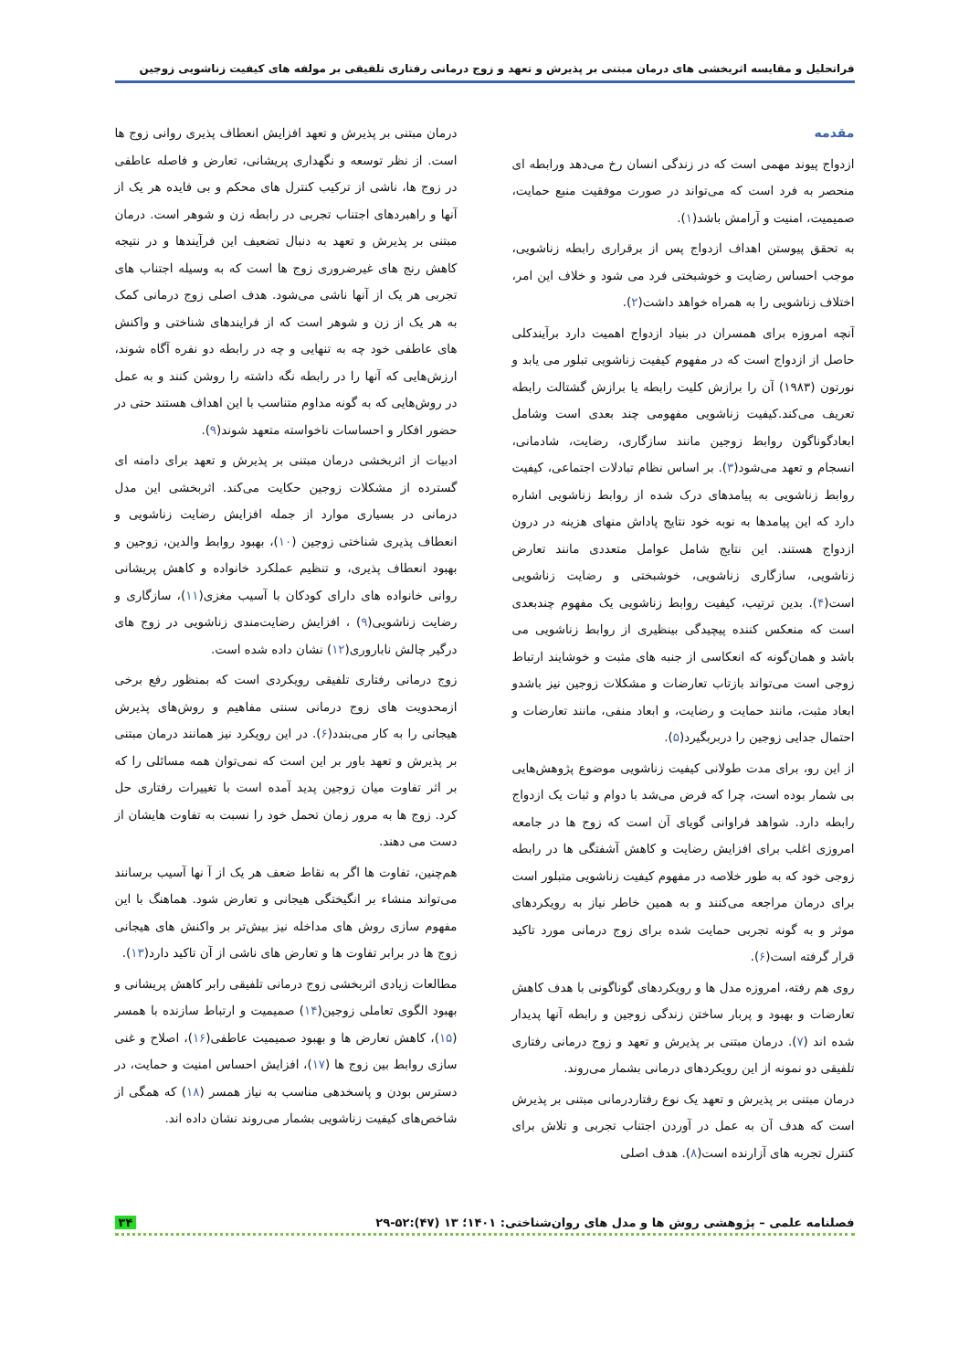فراتحلیل و مقایسه اثربخشی های درمان مبتنی بر پذیرش و تعهد و زوج درمانی رفتاری تلفیقی بر مولفه های کیفیت زناشویی زوجین
مقدمه
ازدواج پیوند مهمی است که در زندگی انسان رخ می‌دهد ورابطه ای منحصر به فرد است که می‌تواند در صورت موفقیت منبع حمایت، صمیمیت، امنیت و آرامش باشد(۱).
به تحقق پیوستن اهداف ازدواج پس از برقراری رابطه زناشویی، موجب احساس رضایت و خوشبختی فرد می شود و خلاف این امر، اختلاف زناشویی را به همراه خواهد داشت(۲).
آنچه امروزه برای همسران در بنیاد ازدواج اهمیت دارد برآیندکلی حاصل از ازدواج است که در مفهوم کیفیت زناشویی تبلور می یابد و نورتون (۱۹۸۳) آن را برازش کلیت رابطه یا برازش گشتالت رابطه تعریف می‌کند.کیفیت زناشویی مفهومی چند بعدی است وشامل ابعادگوناگون روابط زوجین مانند سازگاری، رضایت، شادمانی، انسجام و تعهد می‌شود(۳). بر اساس نظام تبادلات اجتماعی، کیفیت روابط زناشویی به پیامدهای درک شده از روابط زناشویی اشاره دارد که این پیامدها به نوبه خود نتایج پاداش منهای هزینه در درون ازدواج هستند. این نتایج شامل عوامل متعددی مانند تعارض زناشویی، سازگاری زناشویی، خوشبختی و رضایت زناشویی است(۴). بدین ترتیب، کیفیت روابط زناشویی یک مفهوم چندبعدی است که منعکس کننده پیچیدگی بینظیری از روابط زناشویی می باشد و همان‌گونه که انعکاسی از جنبه های مثبت و خوشایند ارتباط زوجی است می‌تواند بازتاب تعارضات و مشکلات زوجین نیز باشدو ابعاد مثبت، مانند حمایت و رضایت، و ابعاد منفی، مانند تعارضات و احتمال جدایی زوجین را دربربگیرد(۵).
از این رو، برای مدت طولانی کیفیت زناشویی موضوع پژوهش‌هایی بی شمار بوده است، چرا که فرض می‌شد با دوام و ثبات یک ازدواج رابطه دارد. شواهد فراوانی گویای آن است که زوج ها در جامعه امروزی اغلب برای افزایش رضایت و کاهش آشفتگی ها در رابطه زوجی خود که به طور خلاصه در مفهوم کیفیت زناشویی متبلور است برای درمان مراجعه می‌کنند و به همین خاطر نیاز به رویکردهای موثر و به گونه تجربی حمایت شده برای زوج درمانی مورد تاکید قرار گرفته است(۶).
روی هم رفته، امروزه مدل ها و رویکردهای گوناگونی با هدف کاهش تعارضات و بهبود و پربار ساختن زندگی زوجین و رابطه آنها پدیدار شده اند (۷). درمان مبتنی بر پذیرش و تعهد و زوج درمانی رفتاری تلفیقی دو نمونه از این رویکردهای درمانی بشمار می‌روند.
درمان مبتنی بر پذیرش و تعهد یک نوع رفتاردرمانی مبتنی بر پذیرش است که هدف آن به عمل در آوردن اجتناب تجربی و تلاش برای کنترل تجربه های آزارنده است(۸). هدف اصلی
درمان مبتنی بر پذیرش و تعهد افزایش انعطاف پذیری روانی زوج ها است. از نظر توسعه و نگهداری پریشانی، تعارض و فاصله عاطفی در زوج ها، ناشی از ترکیب کنترل های محکم و بی فایده هر یک از آنها و راهبردهای اجتناب تجربی در رابطه زن و شوهر است. درمان مبتنی بر پذیرش و تعهد به دنبال تضعیف این فرآیندها و در نتیجه کاهش رنج های غیرضروری زوج ها است که به وسیله اجتناب های تجربی هر یک از آنها ناشی می‌شود. هدف اصلی زوج درمانی کمک به هر یک از زن و شوهر است که از فرایندهای شناختی و واکنش های عاطفی خود چه به تنهایی و چه در رابطه دو نفره آگاه شوند، ارزش‌هایی که آنها را در رابطه نگه داشته را روشن کنند و به عمل در روش‌هایی که به گونه مداوم متناسب با این اهداف هستند حتی در حضور افکار و احساسات ناخواسته متعهد شوند(۹).
ادبیات از اثربخشی درمان مبتنی بر پذیرش و تعهد برای دامنه ای گسترده از مشکلات زوجین حکایت می‌کند. اثربخشی این مدل درمانی در بسیاری موارد از جمله افزایش رضایت زناشویی و انعطاف پذیری شناختی زوجین (۱۰)، بهبود روابط والدین، زوجین و بهبود انعطاف پذیری، و تنظیم عملکرد خانواده و کاهش پریشانی روانی خانواده های دارای کودکان با آسیب مغزی(۱۱)، سازگاری و رضایت زناشویی(۹) ، افزایش رضایت‌مندی زناشویی در زوج های درگیر چالش ناباروری(۱۲) نشان داده شده است.
زوج درمانی رفتاری تلفیقی رویکردی است که بمنظور رفع برخی ازمحدویت های زوج درمانی سنتی مفاهیم و روش‌های پذیرش هیجانی را به کار می‌بندد(۶). در این رویکرد نیز همانند درمان مبتنی بر پذیرش و تعهد باور بر این است که نمی‌توان همه مسائلی را که بر اثر تفاوت میان زوجین پدید آمده است با تغییرات رفتاری حل کرد. زوج ها به مرور زمان تحمل خود را نسبت به تفاوت هایشان از دست می دهند.
هم‌چنین، تفاوت ها اگر به نقاط ضعف هر یک از آ نها آسیب برسانند می‌تواند منشاء بر انگیختگی هیجانی و تعارض شود. هماهنگ با این مفهوم سازی روش های مداخله نیز بیش‌تر بر واکنش های هیجانی زوج ها در برابر تفاوت ها و تعارض های ناشی از آن تاکید دارد(۱۳).
مطالعات زیادی اثربخشی زوج درمانی تلفیقی رابر کاهش پریشانی و بهبود الگوی تعاملی زوجین(۱۴) صمیمیت و ارتباط سازنده با همسر (۱۵)، کاهش تعارض ها و بهبود صمیمیت عاطفی(۱۶)، اصلاح و غنی سازی روابط بین زوج ها (۱۷)، افزایش احساس امنیت و حمایت، در دسترس بودن و پاسخدهی مناسب به نیاز همسر (۱۸) که همگی از شاخص‌های کیفیت زناشویی بشمار می‌روند نشان داده اند.
فصلنامه علمی – پژوهشی روش ها و مدل های روان‌شناختی: ۱۴۰۱؛ ۱۳ (۴۷):۵۲-۲۹ ۳۴